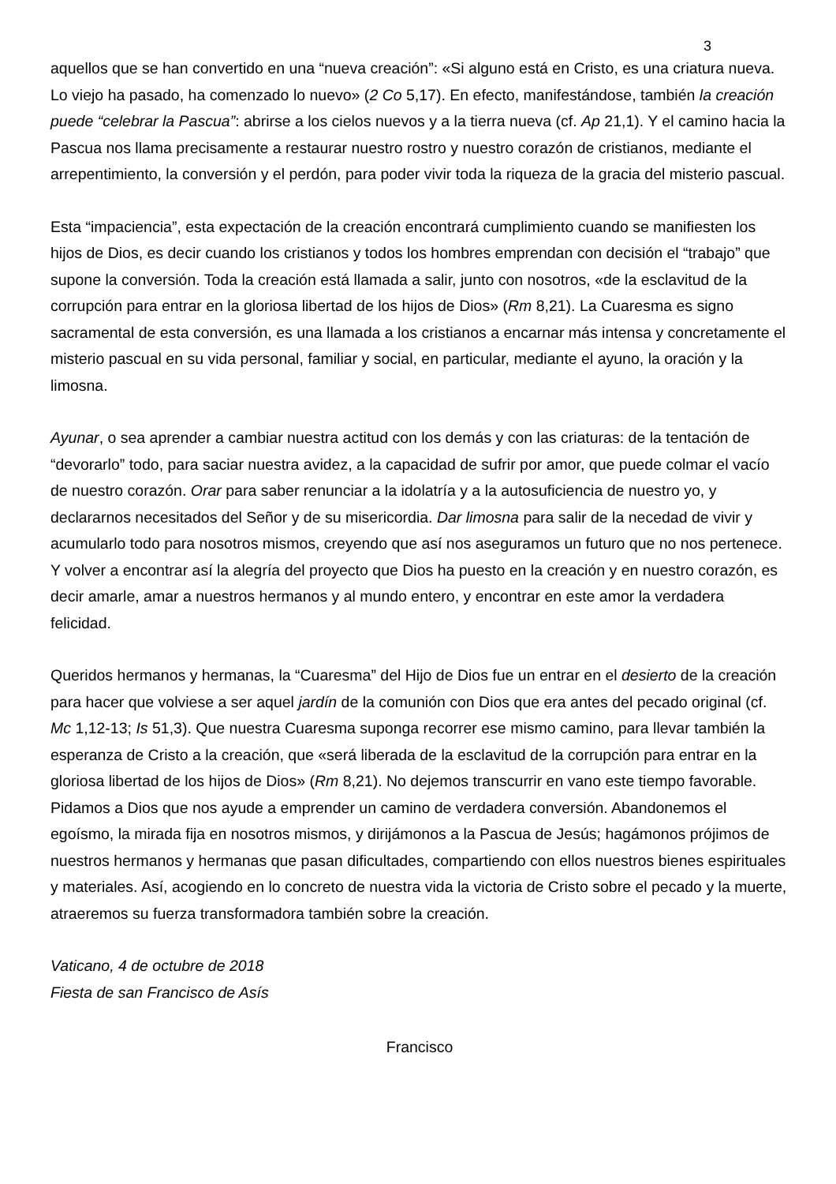3
aquellos que se han convertido en una “nueva creación”: «Si alguno está en Cristo, es una criatura nueva. Lo viejo ha pasado, ha comenzado lo nuevo» (2 Co 5,17). En efecto, manifestándose, también la creación puede “celebrar la Pascua”: abrirse a los cielos nuevos y a la tierra nueva (cf. Ap 21,1). Y el camino hacia la Pascua nos llama precisamente a restaurar nuestro rostro y nuestro corazón de cristianos, mediante el arrepentimiento, la conversión y el perdón, para poder vivir toda la riqueza de la gracia del misterio pascual.
Esta “impaciencia”, esta expectación de la creación encontrará cumplimiento cuando se manifiesten los hijos de Dios, es decir cuando los cristianos y todos los hombres emprendan con decisión el “trabajo” que supone la conversión. Toda la creación está llamada a salir, junto con nosotros, «de la esclavitud de la corrupción para entrar en la gloriosa libertad de los hijos de Dios» (Rm 8,21). La Cuaresma es signo sacramental de esta conversión, es una llamada a los cristianos a encarnar más intensa y concretamente el misterio pascual en su vida personal, familiar y social, en particular, mediante el ayuno, la oración y la limosna.
Ayunar, o sea aprender a cambiar nuestra actitud con los demás y con las criaturas: de la tentación de “devorarlo” todo, para saciar nuestra avidez, a la capacidad de sufrir por amor, que puede colmar el vacío de nuestro corazón. Orar para saber renunciar a la idolatría y a la autosuficiencia de nuestro yo, y declararnos necesitados del Señor y de su misericordia. Dar limosna para salir de la necedad de vivir y acumularlo todo para nosotros mismos, creyendo que así nos aseguramos un futuro que no nos pertenece. Y volver a encontrar así la alegría del proyecto que Dios ha puesto en la creación y en nuestro corazón, es decir amarle, amar a nuestros hermanos y al mundo entero, y encontrar en este amor la verdadera felicidad.
Queridos hermanos y hermanas, la “Cuaresma” del Hijo de Dios fue un entrar en el desierto de la creación para hacer que volviese a ser aquel jardín de la comunión con Dios que era antes del pecado original (cf. Mc 1,12-13; Is 51,3). Que nuestra Cuaresma suponga recorrer ese mismo camino, para llevar también la esperanza de Cristo a la creación, que «será liberada de la esclavitud de la corrupción para entrar en la gloriosa libertad de los hijos de Dios» (Rm 8,21). No dejemos transcurrir en vano este tiempo favorable. Pidamos a Dios que nos ayude a emprender un camino de verdadera conversión. Abandonemos el egoísmo, la mirada fija en nosotros mismos, y dirijámonos a la Pascua de Jesús; hagámonos prójimos de nuestros hermanos y hermanas que pasan dificultades, compartiendo con ellos nuestros bienes espirituales y materiales. Así, acogiendo en lo concreto de nuestra vida la victoria de Cristo sobre el pecado y la muerte, atraeremos su fuerza transformadora también sobre la creación.
Vaticano, 4 de octubre de 2018
Fiesta de san Francisco de Asís
Francisco